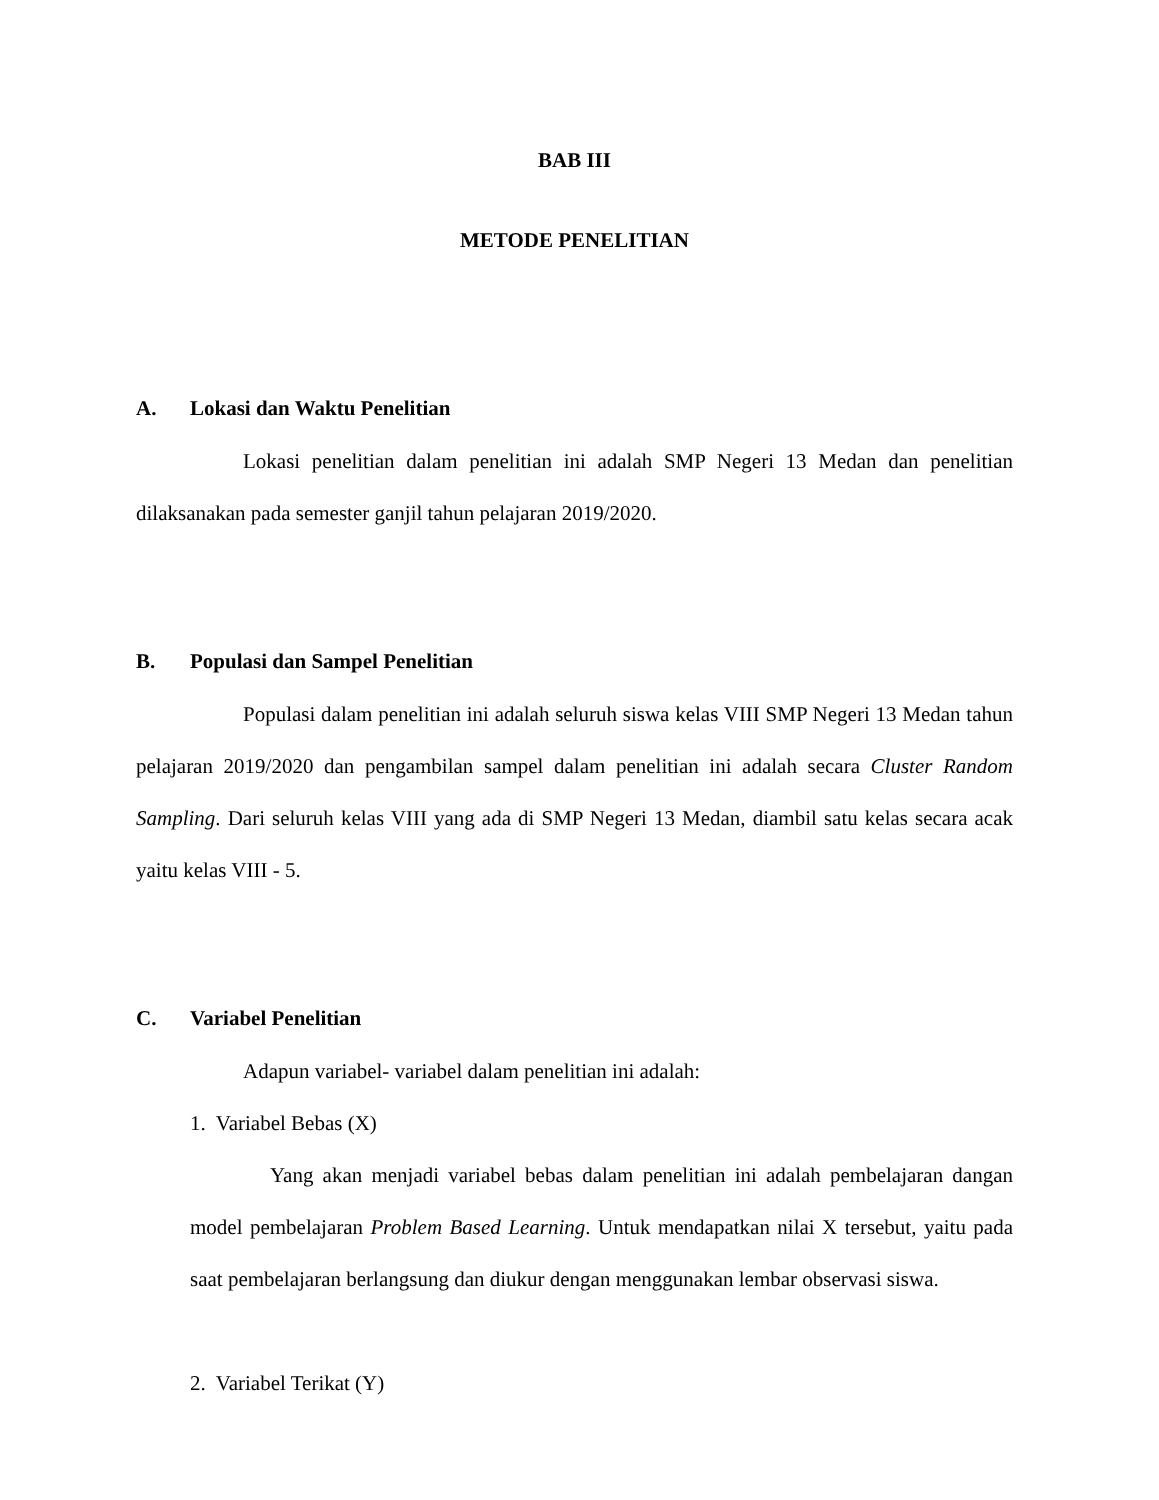BAB III
METODE PENELITIAN
A. Lokasi dan Waktu Penelitian
Lokasi penelitian dalam penelitian ini adalah SMP Negeri 13 Medan dan penelitian dilaksanakan pada semester ganjil tahun pelajaran 2019/2020.
B. Populasi dan Sampel Penelitian
Populasi dalam penelitian ini adalah seluruh siswa kelas VIII SMP Negeri 13 Medan tahun pelajaran 2019/2020 dan pengambilan sampel dalam penelitian ini adalah secara Cluster Random Sampling. Dari seluruh kelas VIII yang ada di SMP Negeri 13 Medan, diambil satu kelas secara acak yaitu kelas VIII - 5.
C. Variabel Penelitian
Adapun variabel- variabel dalam penelitian ini adalah:
1. Variabel Bebas (X)
Yang akan menjadi variabel bebas dalam penelitian ini adalah pembelajaran dangan model pembelajaran Problem Based Learning. Untuk mendapatkan nilai X tersebut, yaitu pada saat pembelajaran berlangsung dan diukur dengan menggunakan lembar observasi siswa.
2. Variabel Terikat (Y)